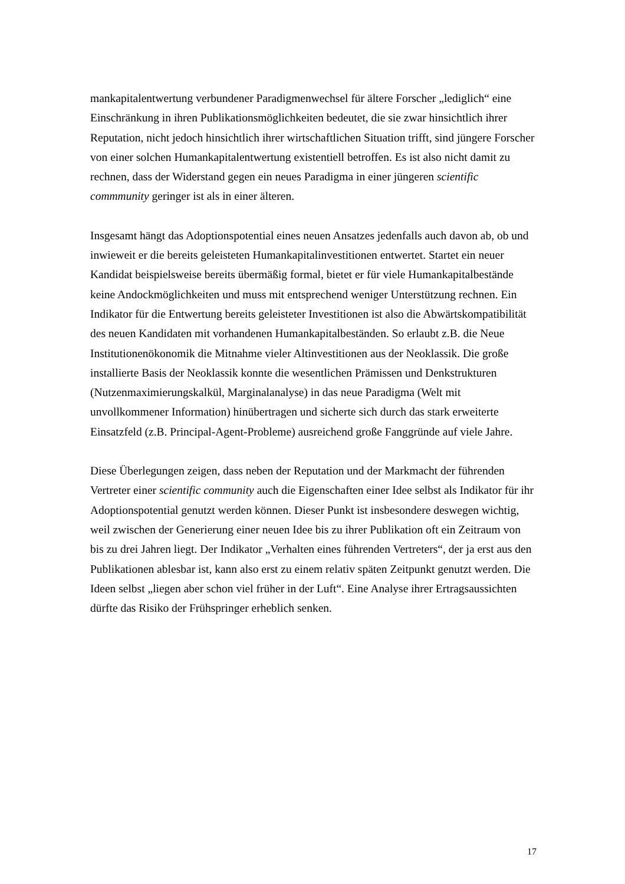mankapitalentwertung verbundener Paradigmenwechsel für ältere Forscher „lediglich“ eine Einschränkung in ihren Publikationsmöglichkeiten bedeutet, die sie zwar hinsichtlich ihrer Reputation, nicht jedoch hinsichtlich ihrer wirtschaftlichen Situation trifft, sind jüngere Forscher von einer solchen Humankapitalentwertung existentiell betroffen. Es ist also nicht damit zu rechnen, dass der Widerstand gegen ein neues Paradigma in einer jüngeren scientific commmunity geringer ist als in einer älteren.
Insgesamt hängt das Adoptionspotential eines neuen Ansatzes jedenfalls auch davon ab, ob und inwieweit er die bereits geleisteten Humankapitalinvestitionen entwertet. Startet ein neuer Kandidat beispielsweise bereits übermäßig formal, bietet er für viele Humankapitalbestände keine Andockmöglichkeiten und muss mit entsprechend weniger Unterstützung rechnen. Ein Indikator für die Entwertung bereits geleisteter Investitionen ist also die Abwärtskompatibilität des neuen Kandidaten mit vorhandenen Humankapitalbeständen. So erlaubt z.B. die Neue Institutionenökonomik die Mitnahme vieler Altinvestitionen aus der Neoklassik. Die große installierte Basis der Neoklassik konnte die wesentlichen Prämissen und Denkstrukturen (Nutzenmaximierungskalkül, Marginalanalyse) in das neue Paradigma (Welt mit unvollkommener Information) hinübertragen und sicherte sich durch das stark erweiterte Einsatzfeld (z.B. Principal-Agent-Probleme) ausreichend große Fanggründe auf viele Jahre.
Diese Überlegungen zeigen, dass neben der Reputation und der Markmacht der führenden Vertreter einer scientific community auch die Eigenschaften einer Idee selbst als Indikator für ihr Adoptionspotential genutzt werden können. Dieser Punkt ist insbesondere deswegen wichtig, weil zwischen der Generierung einer neuen Idee bis zu ihrer Publikation oft ein Zeitraum von bis zu drei Jahren liegt. Der Indikator „Verhalten eines führenden Vertreters“, der ja erst aus den Publikationen ablesbar ist, kann also erst zu einem relativ späten Zeitpunkt genutzt werden. Die Ideen selbst „liegen aber schon viel früher in der Luft“. Eine Analyse ihrer Ertragsaussichten dürfte das Risiko der Frühspringer erheblich senken.
17